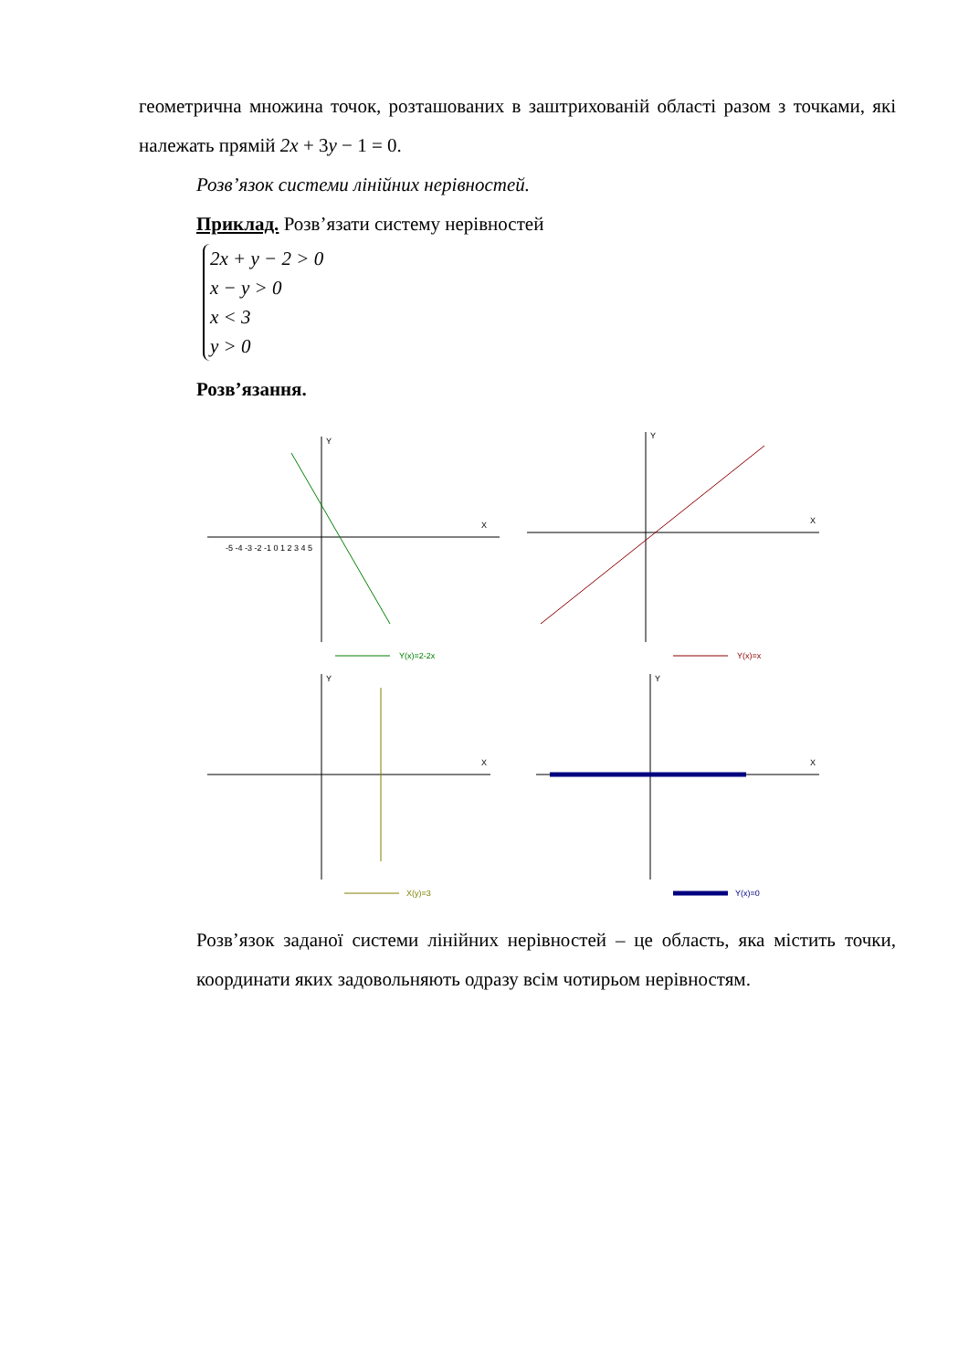геометрична множина точок, розташованих в заштрихованій області разом з точками, які належать прямій 2x + 3y − 1 = 0.
Розв’язок системи лінійних нерівностей.
Приклад. Розв’язати систему нерівностей
2x + y − 2 > 0
x − y > 0
x < 3
y > 0
Розв’язання.
X
Y
-5 -4 -3 -2 -1 0 1 2 3 4 5
Y(x)=2-2x
X
Y
Y(x)=x
X
Y
X(y)=3
X
Y
Y(x)=0
Розв’язок заданої системи лінійних нерівностей – це область, яка містить точки, координати яких задовольняють одразу всім чотирьом нерівностям.